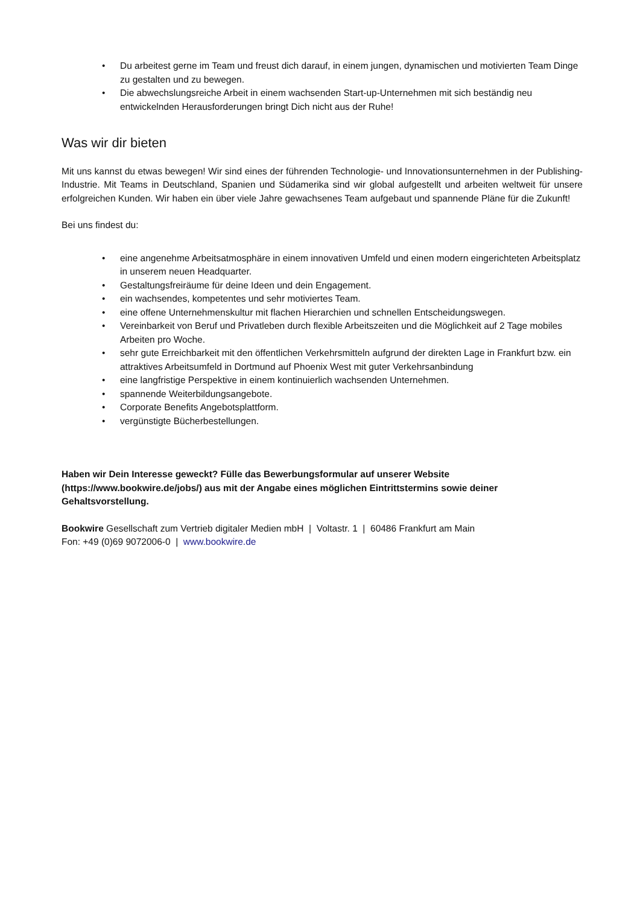• Du arbeitest gerne im Team und freust dich darauf, in einem jungen, dynamischen und motivierten Team Dinge zu gestalten und zu bewegen.
• Die abwechslungsreiche Arbeit in einem wachsenden Start-up-Unternehmen mit sich beständig neu entwickelnden Herausforderungen bringt Dich nicht aus der Ruhe!
Was wir dir bieten
Mit uns kannst du etwas bewegen! Wir sind eines der führenden Technologie- und Innovationsunternehmen in der Publishing-Industrie. Mit Teams in Deutschland, Spanien und Südamerika sind wir global aufgestellt und arbeiten weltweit für unsere erfolgreichen Kunden. Wir haben ein über viele Jahre gewachsenes Team aufgebaut und spannende Pläne für die Zukunft!
Bei uns findest du:
• eine angenehme Arbeitsatmosphäre in einem innovativen Umfeld und einen modern eingerichteten Arbeitsplatz in unserem neuen Headquarter.
• Gestaltungsfreiräume für deine Ideen und dein Engagement.
• ein wachsendes, kompetentes und sehr motiviertes Team.
• eine offene Unternehmenskultur mit flachen Hierarchien und schnellen Entscheidungswegen.
• Vereinbarkeit von Beruf und Privatleben durch flexible Arbeitszeiten und die Möglichkeit auf 2 Tage mobiles Arbeiten pro Woche.
• sehr gute Erreichbarkeit mit den öffentlichen Verkehrsmitteln aufgrund der direkten Lage in Frankfurt bzw. ein attraktives Arbeitsumfeld in Dortmund auf Phoenix West mit guter Verkehrsanbindung
• eine langfristige Perspektive in einem kontinuierlich wachsenden Unternehmen.
• spannende Weiterbildungsangebote.
• Corporate Benefits Angebotsplattform.
• vergünstigte Bücherbestellungen.
Haben wir Dein Interesse geweckt? Fülle das Bewerbungsformular auf unserer Website (https://www.bookwire.de/jobs/) aus mit der Angabe eines möglichen Eintrittstermins sowie deiner Gehaltsvorstellung.
Bookwire Gesellschaft zum Vertrieb digitaler Medien mbH | Voltastr. 1 | 60486 Frankfurt am Main
Fon: +49 (0)69 9072006-0 | www.bookwire.de